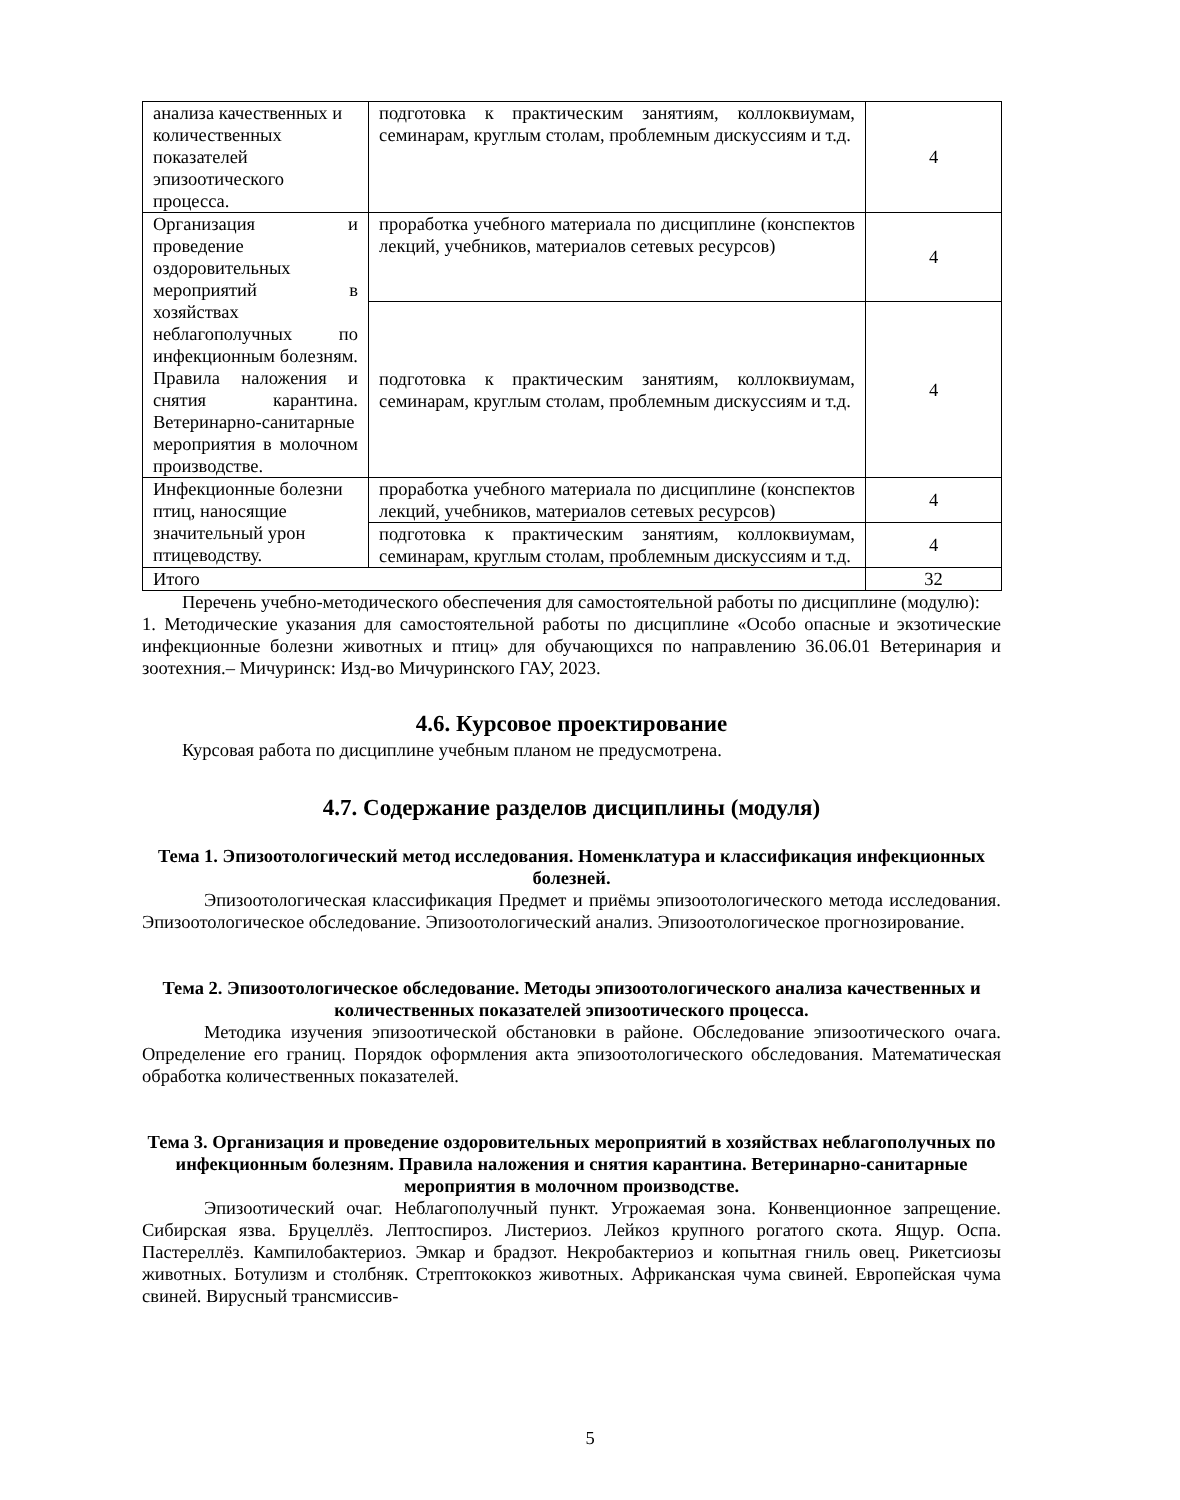| анализа качественных и количественных показателей эпизоотического процесса. | подготовка к практическим занятиям, коллоквиумам, семинарам, круглым столам, проблемным дискуссиям и т.д. | 4 |
| Организация и проведение оздоровительных мероприятий в хозяйствах неблагополучных по инфекционным болезням. Правила наложения и снятия карантина. Ветеринарно-санитарные мероприятия в молочном производстве. | проработка учебного материала по дисциплине (конспектов лекций, учебников, материалов сетевых ресурсов) | 4 |
| | подготовка к практическим занятиям, коллоквиумам, семинарам, круглым столам, проблемным дискуссиям и т.д. | 4 |
| Инфекционные болезни птиц, наносящие значительный урон птицеводству. | проработка учебного материала по дисциплине (конспектов лекций, учебников, материалов сетевых ресурсов) | 4 |
| | подготовка к практическим занятиям, коллоквиумам, семинарам, круглым столам, проблемным дискуссиям и т.д. | 4 |
| Итого | | 32 |
Перечень учебно-методического обеспечения для самостоятельной работы по дисциплине (модулю):
1. Методические указания для самостоятельной работы по дисциплине «Особо опасные и экзотические инфекционные болезни животных и птиц» для обучающихся по направлению 36.06.01 Ветеринария и зоотехния.– Мичуринск: Изд-во Мичуринского ГАУ, 2023.
4.6. Курсовое проектирование
Курсовая работа по дисциплине учебным планом не предусмотрена.
4.7. Содержание разделов дисциплины (модуля)
Тема 1. Эпизоотологический метод исследования. Номенклатура и классификация инфекционных болезней.
Эпизоотологическая классификация Предмет и приёмы эпизоотологического метода исследования. Эпизоотологическое обследование. Эпизоотологический анализ. Эпизоотологическое прогнозирование.
Тема 2. Эпизоотологическое обследование. Методы эпизоотологического анализа качественных и количественных показателей эпизоотического процесса.
Методика изучения эпизоотической обстановки в районе. Обследование эпизоотического очага. Определение его границ. Порядок оформления акта эпизоотологического обследования. Математическая обработка количественных показателей.
Тема 3. Организация и проведение оздоровительных мероприятий в хозяйствах неблагополучных по инфекционным болезням. Правила наложения и снятия карантина. Ветеринарно-санитарные мероприятия в молочном производстве.
Эпизоотический очаг. Неблагополучный пункт. Угрожаемая зона. Конвенционное запрещение. Сибирская язва. Бруцеллёз. Лептоспироз. Листериоз. Лейкоз крупного рогатого скота. Ящур. Оспа. Пастереллёз. Кампилобактериоз. Эмкар и брадзот. Некробактериоз и копытная гниль овец. Рикетсиозы животных. Ботулизм и столбняк. Стрептококкоз животных. Африканская чума свиней. Европейская чума свиней. Вирусный трансмиссив-
5